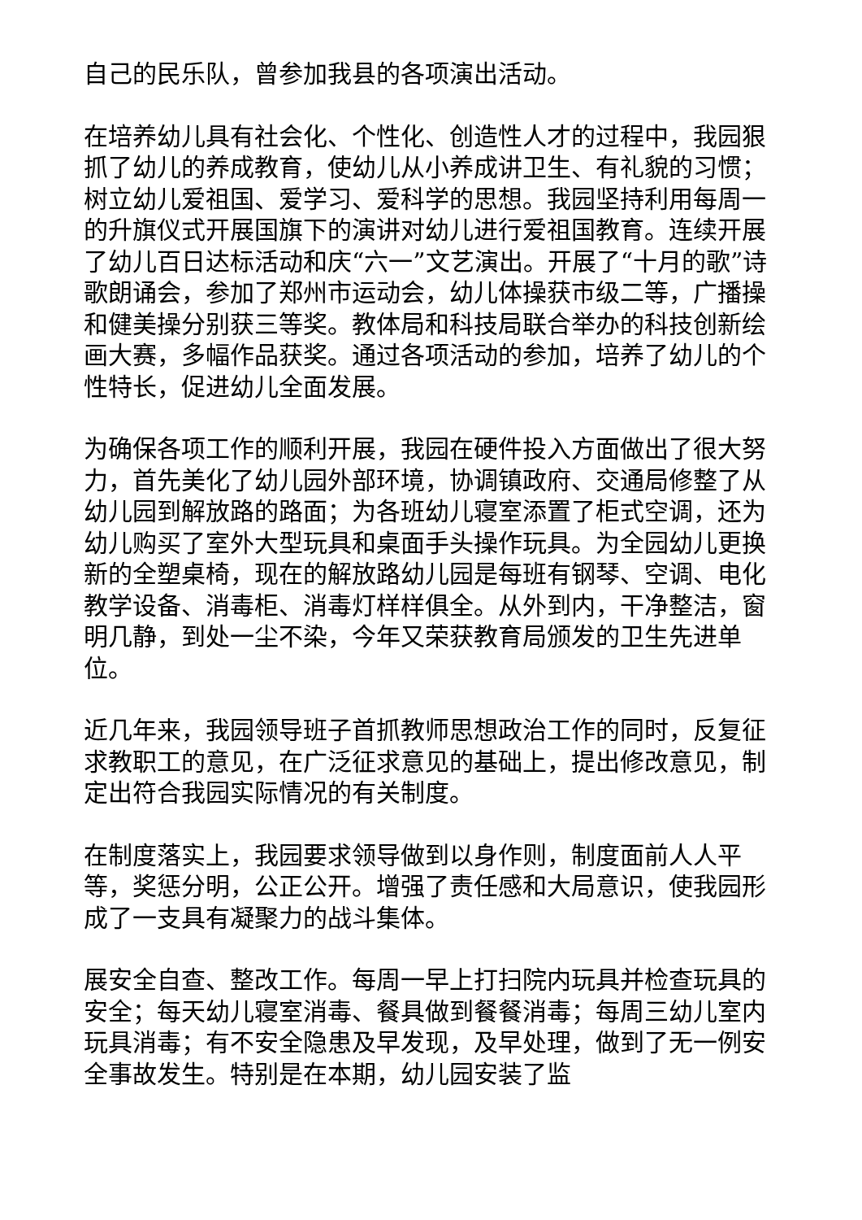自己的民乐队，曾参加我县的各项演出活动。
在培养幼儿具有社会化、个性化、创造性人才的过程中，我园狠抓了幼儿的养成教育，使幼儿从小养成讲卫生、有礼貌的习惯；树立幼儿爱祖国、爱学习、爱科学的思想。我园坚持利用每周一的升旗仪式开展国旗下的演讲对幼儿进行爱祖国教育。连续开展了幼儿百日达标活动和庆“六一”文艺演出。开展了“十月的歌”诗歌朗诵会，参加了郑州市运动会，幼儿体操获市级二等，广播操和健美操分别获三等奖。教体局和科技局联合举办的科技创新绘画大赛，多幅作品获奖。通过各项活动的参加，培养了幼儿的个性特长，促进幼儿全面发展。
为确保各项工作的顺利开展，我园在硬件投入方面做出了很大努力，首先美化了幼儿园外部环境，协调镇政府、交通局修整了从幼儿园到解放路的路面；为各班幼儿寝室添置了柜式空调，还为幼儿购买了室外大型玩具和桌面手头操作玩具。为全园幼儿更换新的全塑桌椅，现在的解放路幼儿园是每班有钢琴、空调、电化教学设备、消毒柜、消毒灯样样俱全。从外到内，干净整洁，窗明几静，到处一尘不染，今年又荣获教育局颁发的卫生先进单位。
近几年来，我园领导班子首抓教师思想政治工作的同时，反复征求教职工的意见，在广泛征求意见的基础上，提出修改意见，制定出符合我园实际情况的有关制度。
在制度落实上，我园要求领导做到以身作则，制度面前人人平等，奖惩分明，公正公开。增强了责任感和大局意识，使我园形成了一支具有凝聚力的战斗集体。
展安全自查、整改工作。每周一早上打扫院内玩具并检查玩具的安全；每天幼儿寝室消毒、餐具做到餐餐消毒；每周三幼儿室内玩具消毒；有不安全隐患及早发现，及早处理，做到了无一例安全事故发生。特别是在本期，幼儿园安装了监